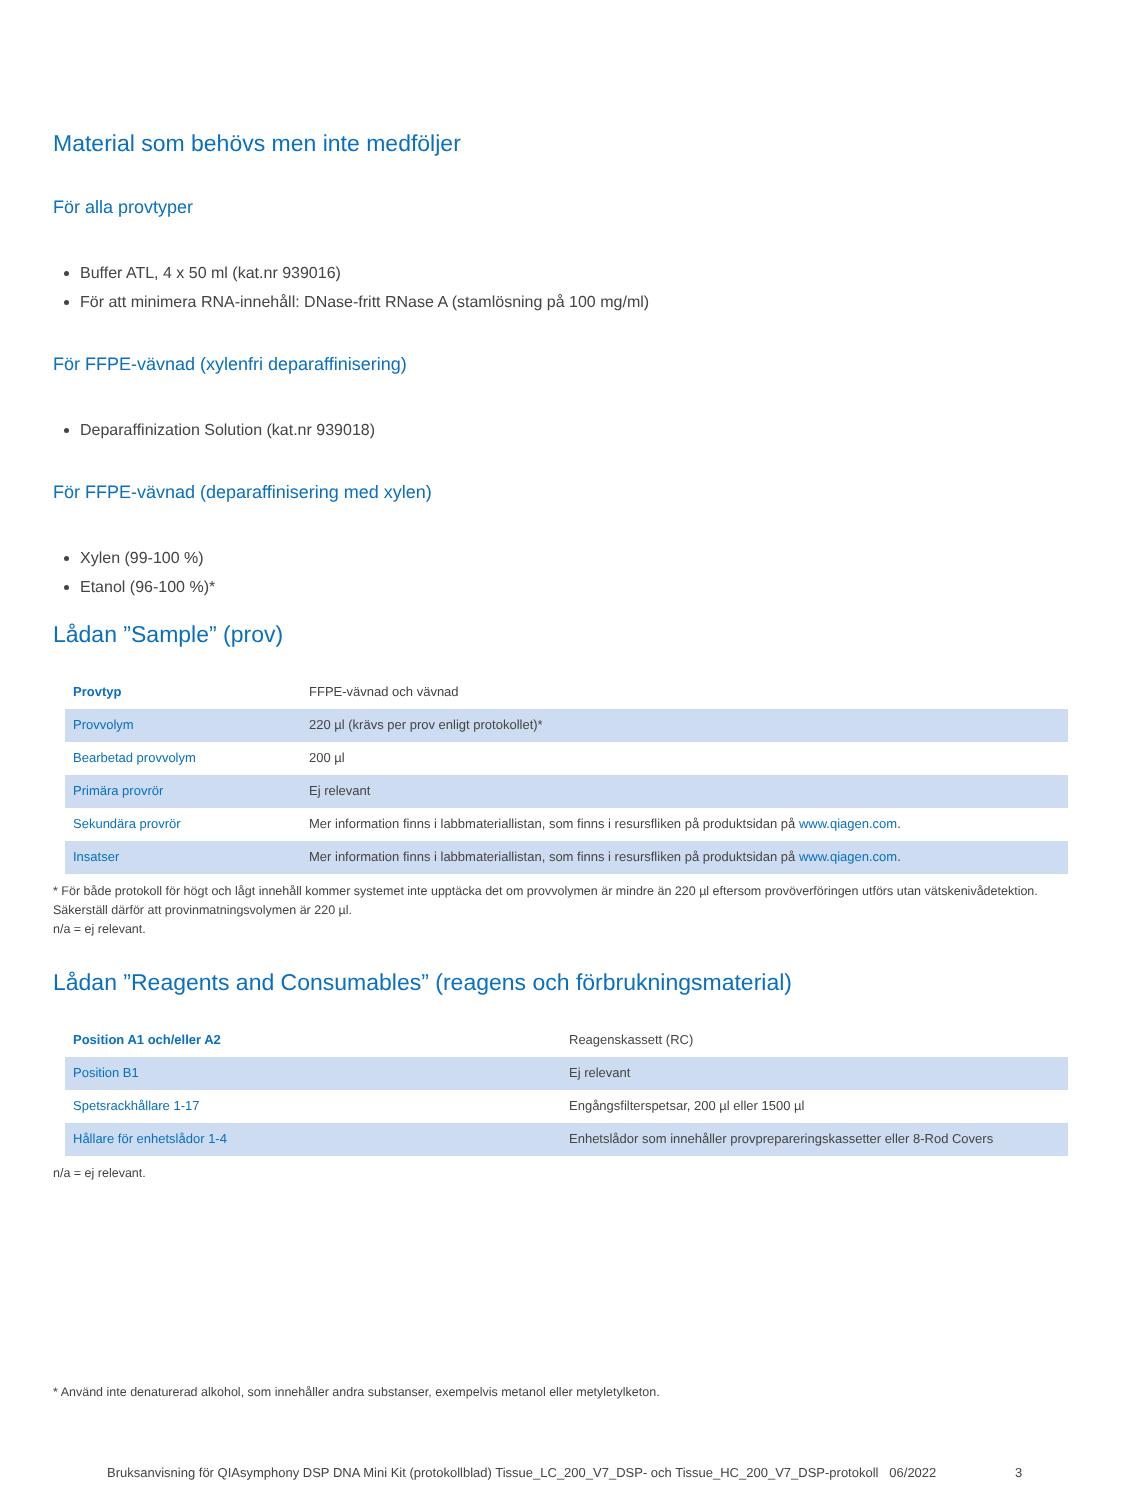Material som behövs men inte medföljer
För alla provtyper
Buffer ATL, 4 x 50 ml (kat.nr 939016)
För att minimera RNA-innehåll: DNase-fritt RNase A (stamlösning på 100 mg/ml)
För FFPE-vävnad (xylenfri deparaffinisering)
Deparaffinization Solution (kat.nr 939018)
För FFPE-vävnad (deparaffinisering med xylen)
Xylen (99-100 %)
Etanol (96-100 %)*
Lådan ”Sample” (prov)
| Provtyp | FFPE-vävnad och vävnad |
| Provvolym | 220 µl (krävs per prov enligt protokollet)* |
| Bearbetad provvolym | 200 µl |
| Primära provrör | Ej relevant |
| Sekundära provrör | Mer information finns i labbmateriallistan, som finns i resursfliken på produktsidan på www.qiagen.com . |
| Insatser | Mer information finns i labbmateriallistan, som finns i resursfliken på produktsidan på www.qiagen.com . |
* För både protokoll för högt och lågt innehåll kommer systemet inte upptäcka det om provvolymen är mindre än 220 µl eftersom provöverföringen utförs utan vätskenivådetektion. Säkerställ därför att provinmatningsvolymen är 220 µl.
n/a = ej relevant.
Lådan ”Reagents and Consumables” (reagens och förbrukningsmaterial)
| Position A1 och/eller A2 | Reagenskassett (RC) |
| Position B1 | Ej relevant |
| Spetsrackhållare 1-17 | Engångsfilterspetsar, 200 µl eller 1500 µl |
| Hållare för enhetslådor 1-4 | Enhetslådor som innehåller provprepareringskassetter eller 8-Rod Covers |
n/a = ej relevant.
* Använd inte denaturerad alkohol, som innehåller andra substanser, exempelvis metanol eller metyletylketon.
Bruksanvisning för QIAsymphony DSP DNA Mini Kit (protokollblad) Tissue_LC_200_V7_DSP- och Tissue_HC_200_V7_DSP-protokoll 06/2022 3